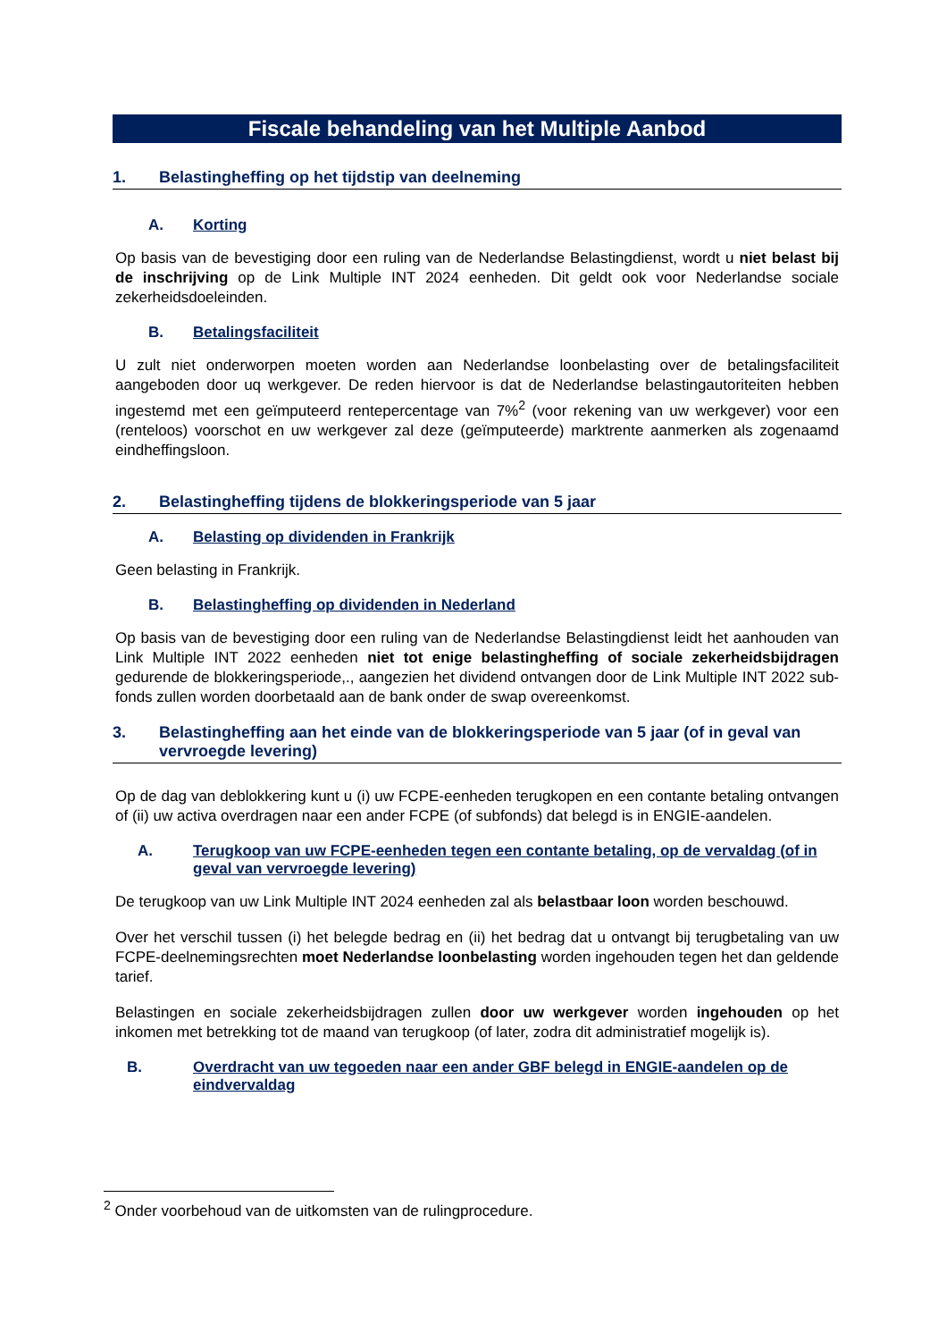Fiscale behandeling van het Multiple Aanbod
1. Belastingheffing op het tijdstip van deelneming
A. Korting
Op basis van de bevestiging door een ruling van de Nederlandse Belastingdienst, wordt u niet belast bij de inschrijving op de Link Multiple INT 2024 eenheden. Dit geldt ook voor Nederlandse sociale zekerheidsdoeleinden.
B. Betalingsfaciliteit
U zult niet onderworpen moeten worden aan Nederlandse loonbelasting over de betalingsfaciliteit aangeboden door uq werkgever. De reden hiervoor is dat de Nederlandse belastingautoriteiten hebben ingestemd met een geïmputeerd rentepercentage van 7%<sup>2</sup> (voor rekening van uw werkgever) voor een (renteloos) voorschot en uw werkgever zal deze (geïmputeerde) marktrente aanmerken als zogenaamd eindheffingsloon.
2. Belastingheffing tijdens de blokkeringsperiode van 5 jaar
A. Belasting op dividenden in Frankrijk
Geen belasting in Frankrijk.
B. Belastingheffing op dividenden in Nederland
Op basis van de bevestiging door een ruling van de Nederlandse Belastingdienst leidt het aanhouden van Link Multiple INT 2022 eenheden niet tot enige belastingheffing of sociale zekerheidsbijdragen gedurende de blokkeringsperiode,., aangezien het dividend ontvangen door de Link Multiple INT 2022 sub-fonds zullen worden doorbetaald aan de bank onder de swap overeenkomst.
3. Belastingheffing aan het einde van de blokkeringsperiode van 5 jaar (of in geval van vervroegde levering)
Op de dag van deblokkering kunt u (i) uw FCPE-eenheden terugkopen en een contante betaling ontvangen of (ii) uw activa overdragen naar een ander FCPE (of subfonds) dat belegd is in ENGIE-aandelen.
A. Terugkoop van uw FCPE-eenheden tegen een contante betaling, op de vervaldag (of in geval van vervroegde levering)
De terugkoop van uw Link Multiple INT 2024 eenheden zal als belastbaar loon worden beschouwd.
Over het verschil tussen (i) het belegde bedrag en (ii) het bedrag dat u ontvangt bij terugbetaling van uw FCPE-deelnemingsrechten moet Nederlandse loonbelasting worden ingehouden tegen het dan geldende tarief.
Belastingen en sociale zekerheidsbijdragen zullen door uw werkgever worden ingehouden op het inkomen met betrekking tot de maand van terugkoop (of later, zodra dit administratief mogelijk is).
B. Overdracht van uw tegoeden naar een ander GBF belegd in ENGIE-aandelen op de eindvervaldag
<sup>2</sup> Onder voorbehoud van de uitkomsten van de rulingprocedure.